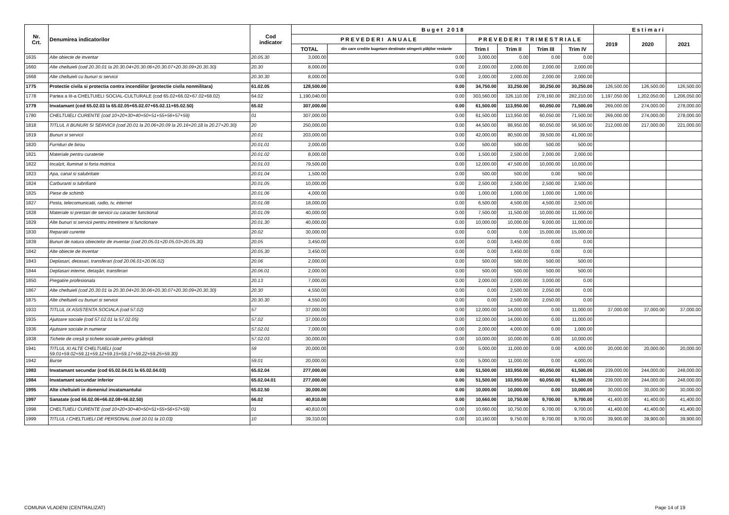| Nr. Crt. | Denumirea indicatorilor | Cod indicator | B u g e t 2 0 1 8 | | | | | | E s t i m a r i | | |
| --- | --- | --- | --- | --- | --- | --- | --- | --- | --- | --- | --- |
| | | | P R E V E D E R I A N U A L E | | P R E V E D E R I T R I M E S T R I A L E | | | | 2019 | 2020 | 2021 |
| | | | TOTAL | din care credite bugetare destinate stingerii plăţilor restante | Trim I | Trim II | Trim III | Trim IV | | | |
| 1635 | Alte obiecte de inventar | 20.05.30 | 3,000.00 | 0.00 | 3,000.00 | 0.00 | 0.00 | 0.00 | | | |
| 1660 | Alte cheltuieli (cod 20.30.01 la 20.30.04+20.30.06+20.30.07+20.30.09+20.30.30) | 20.30 | 8,000.00 | 0.00 | 2,000.00 | 2,000.00 | 2,000.00 | 2,000.00 | | | |
| 1668 | Alte cheltuieli cu bunuri si servicii | 20.30.30 | 8,000.00 | 0.00 | 2,000.00 | 2,000.00 | 2,000.00 | 2,000.00 | | | |
| 1775 | Protectie civila si protectia contra incendiilor (protectie civila nonmilitara) | 61.02.05 | 128,500.00 | 0.00 | 34,750.00 | 33,250.00 | 30,250.00 | 30,250.00 | 126,500.00 | 126,500.00 | 126,500.00 |
| 1778 | Partea a III-a CHELTUIELI SOCIAL-CULTURALE (cod 65.02+66.02+67.02+68.02) | 64.02 | 1,190,040.00 | 0.00 | 303,560.00 | 326,110.00 | 278,160.00 | 282,210.00 | 1,197,050.00 | 1,202,050.00 | 1,206,050.00 |
| 1779 | Invatamant (cod 65.02.03 la 65.02.05+65.02.07+65.02.11+65.02.50) | 65.02 | 307,000.00 | 0.00 | 61,500.00 | 113,950.00 | 60,050.00 | 71,500.00 | 269,000.00 | 274,000.00 | 278,000.00 |
| 1780 | CHELTUIELI CURENTE (cod 10+20+30+40+50+51+55+56+57+59) | 01 | 307,000.00 | 0.00 | 61,500.00 | 113,950.00 | 60,050.00 | 71,500.00 | 269,000.00 | 274,000.00 | 278,000.00 |
| 1818 | TITLUL II BUNURI SI SERVICII (cod 20.01 la 20.06+20.09 la 20.16+20.18 la 20.27+20.30) | 20 | 250,000.00 | 0.00 | 44,500.00 | 88,950.00 | 60,050.00 | 56,500.00 | 212,000.00 | 217,000.00 | 221,000.00 |
| 1819 | Bunuri si servicii | 20.01 | 203,000.00 | 0.00 | 42,000.00 | 80,500.00 | 39,500.00 | 41,000.00 | | | |
| 1820 | Furnituri de birou | 20.01.01 | 2,000.00 | 0.00 | 500.00 | 500.00 | 500.00 | 500.00 | | | |
| 1821 | Materiale pentru curatenie | 20.01.02 | 8,000.00 | 0.00 | 1,500.00 | 2,500.00 | 2,000.00 | 2,000.00 | | | |
| 1822 | Incalzit, Iluminat si forta motrica | 20.01.03 | 79,500.00 | 0.00 | 12,000.00 | 47,500.00 | 10,000.00 | 10,000.00 | | | |
| 1823 | Apa, canal si salubritate | 20.01.04 | 1,500.00 | 0.00 | 500.00 | 500.00 | 0.00 | 500.00 | | | |
| 1824 | Carburanti si lubrifianti | 20.01.05 | 10,000.00 | 0.00 | 2,500.00 | 2,500.00 | 2,500.00 | 2,500.00 | | | |
| 1825 | Piese de schimb | 20.01.06 | 4,000.00 | 0.00 | 1,000.00 | 1,000.00 | 1,000.00 | 1,000.00 | | | |
| 1827 | Posta, telecomunicatii, radio, tv, internet | 20.01.08 | 18,000.00 | 0.00 | 6,500.00 | 4,500.00 | 4,500.00 | 2,500.00 | | | |
| 1828 | Materiale si prestari de servicii cu caracter functional | 20.01.09 | 40,000.00 | 0.00 | 7,500.00 | 11,500.00 | 10,000.00 | 11,000.00 | | | |
| 1829 | Alte bunuri si servicii pentru intretinere si functionare | 20.01.30 | 40,000.00 | 0.00 | 10,000.00 | 10,000.00 | 9,000.00 | 11,000.00 | | | |
| 1830 | Reparatii curente | 20.02 | 30,000.00 | 0.00 | 0.00 | 0.00 | 15,000.00 | 15,000.00 | | | |
| 1839 | Bunuri de natura obiectelor de inventar (cod 20.05.01+20.05.03+20.05.30) | 20.05 | 3,450.00 | 0.00 | 0.00 | 3,450.00 | 0.00 | 0.00 | | | |
| 1842 | Alte obiecte de inventar | 20.05.30 | 3,450.00 | 0.00 | 0.00 | 3,450.00 | 0.00 | 0.00 | | | |
| 1843 | Deplasari, detasari, transferari (cod 20.06.01+20.06.02) | 20.06 | 2,000.00 | 0.00 | 500.00 | 500.00 | 500.00 | 500.00 | | | |
| 1844 | Deplasari interne, detaşări, transferari | 20.06.01 | 2,000.00 | 0.00 | 500.00 | 500.00 | 500.00 | 500.00 | | | |
| 1850 | Pregatire profesionala | 20.13 | 7,000.00 | 0.00 | 2,000.00 | 2,000.00 | 3,000.00 | 0.00 | | | |
| 1867 | Alte cheltuieli (cod 20.30.01 la 20.30.04+20.30.06+20.30.07+20.30.09+20.30.30) | 20.30 | 4,550.00 | 0.00 | 0.00 | 2,500.00 | 2,050.00 | 0.00 | | | |
| 1875 | Alte cheltuieli cu bunuri si servicii | 20.30.30 | 4,550.00 | 0.00 | 0.00 | 2,500.00 | 2,050.00 | 0.00 | | | |
| 1933 | TITLUL IX ASISTENTA SOCIALA (cod 57.02) | 57 | 37,000.00 | 0.00 | 12,000.00 | 14,000.00 | 0.00 | 11,000.00 | 37,000.00 | 37,000.00 | 37,000.00 |
| 1935 | Ajutoare sociale (cod 57.02.01 la 57.02.05) | 57.02 | 37,000.00 | 0.00 | 12,000.00 | 14,000.00 | 0.00 | 11,000.00 | | | |
| 1936 | Ajutoare sociale in numerar | 57.02.01 | 7,000.00 | 0.00 | 2,000.00 | 4,000.00 | 0.00 | 1,000.00 | | | |
| 1938 | Tichete de creşă şi tichete sociale pentru grădiniţă | 57.02.03 | 30,000.00 | 0.00 | 10,000.00 | 10,000.00 | 0.00 | 10,000.00 | | | |
| 1941 | TITLUL XI ALTE CHELTUIELI (cod 59.01+59.02+59.11+59.12+59.15+59.17+59.22+59.25+59.30) | 59 | 20,000.00 | 0.00 | 5,000.00 | 11,000.00 | 0.00 | 4,000.00 | 20,000.00 | 20,000.00 | 20,000.00 |
| 1942 | Burse | 59.01 | 20,000.00 | 0.00 | 5,000.00 | 11,000.00 | 0.00 | 4,000.00 | | | |
| 1983 | Invatamant secundar (cod 65.02.04.01 la 65.02.04.03) | 65.02.04 | 277,000.00 | 0.00 | 51,500.00 | 103,950.00 | 60,050.00 | 61,500.00 | 239,000.00 | 244,000.00 | 248,000.00 |
| 1984 | Invatamant secundar inferior | 65.02.04.01 | 277,000.00 | 0.00 | 51,500.00 | 103,950.00 | 60,050.00 | 61,500.00 | 239,000.00 | 244,000.00 | 248,000.00 |
| 1995 | Alte cheltuieli in domeniul invatamantului | 65.02.50 | 30,000.00 | 0.00 | 10,000.00 | 10,000.00 | 0.00 | 10,000.00 | 30,000.00 | 30,000.00 | 30,000.00 |
| 1997 | Sanatate (cod 66.02.06+66.02.08+66.02.50) | 66.02 | 40,810.00 | 0.00 | 10,660.00 | 10,750.00 | 9,700.00 | 9,700.00 | 41,400.00 | 41,400.00 | 41,400.00 |
| 1998 | CHELTUIELI CURENTE (cod 10+20+30+40+50+51+55+56+57+59) | 01 | 40,810.00 | 0.00 | 10,660.00 | 10,750.00 | 9,700.00 | 9,700.00 | 41,400.00 | 41,400.00 | 41,400.00 |
| 1999 | TITLUL I CHELTUIELI DE PERSONAL (cod 10.01 la 10.03) | 10 | 39,310.00 | 0.00 | 10,160.00 | 9,750.00 | 9,700.00 | 9,700.00 | 39,900.00 | 39,900.00 | 39,900.00 |
COMUNA VLADENI (CENTRALIZAT) Page 14 of 19